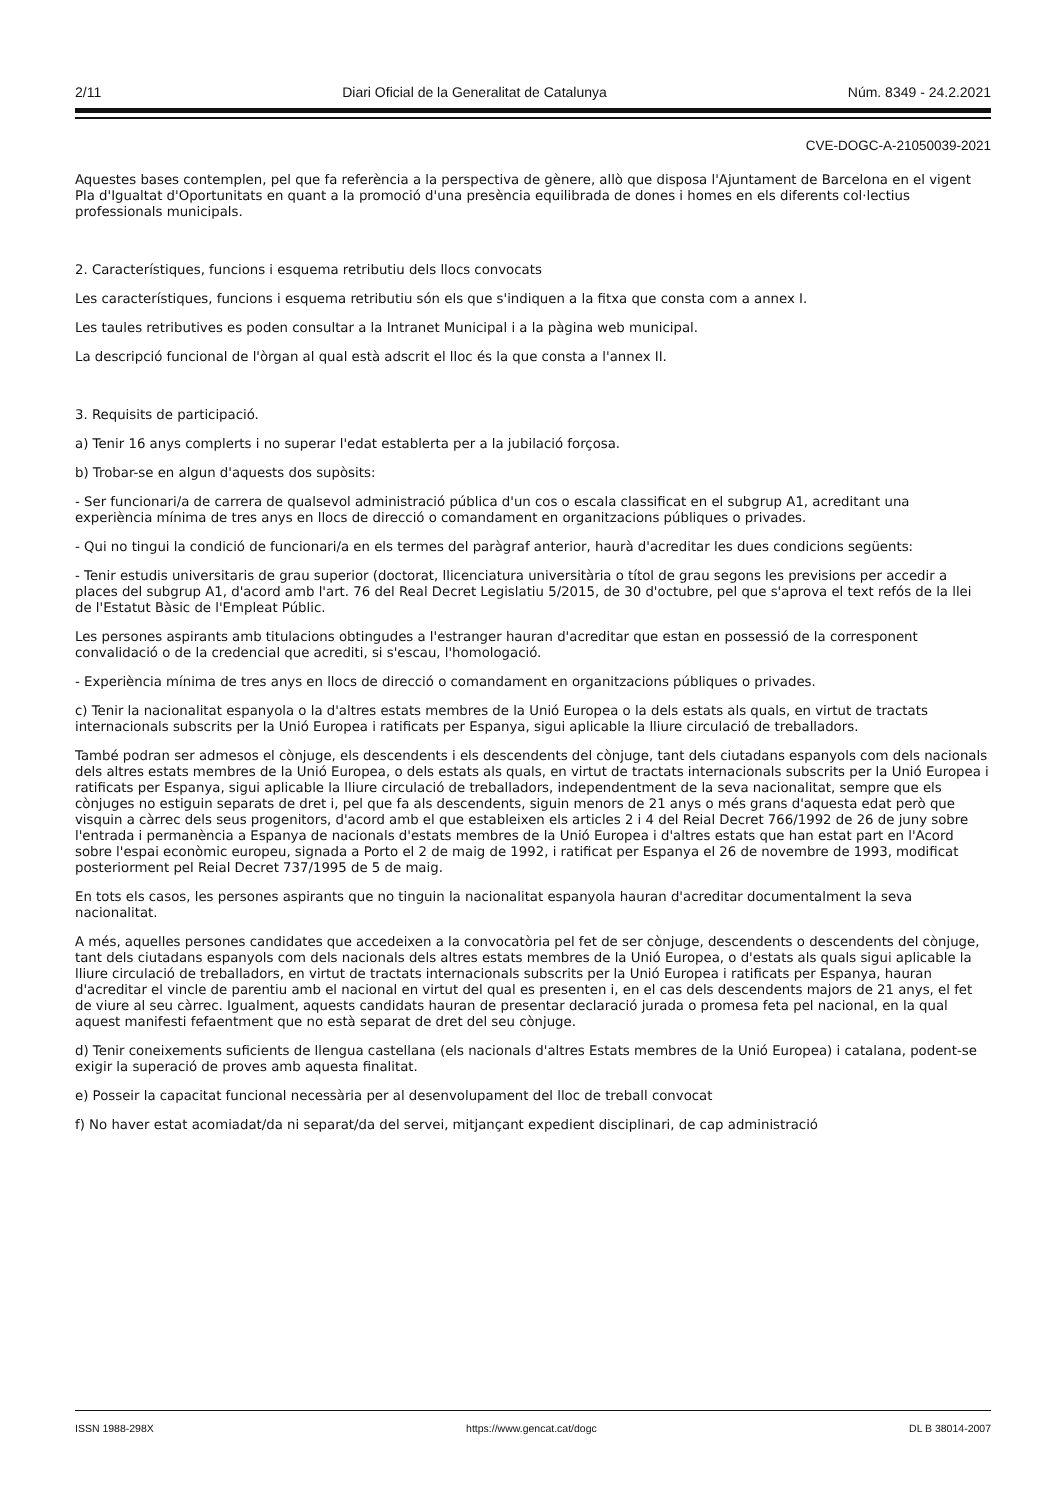2/11 Diari Oficial de la Generalitat de Catalunya Núm. 8349 - 24.2.2021
CVE-DOGC-A-21050039-2021
Aquestes bases contemplen, pel que fa referència a la perspectiva de gènere, allò que disposa l'Ajuntament de Barcelona en el vigent Pla d'Igualtat d'Oportunitats en quant a la promoció d'una presència equilibrada de dones i homes en els diferents col·lectius professionals municipals.
2. Característiques, funcions i esquema retributiu dels llocs convocats
Les característiques, funcions i esquema retributiu són els que s'indiquen a la fitxa que consta com a annex I.
Les taules retributives es poden consultar a la Intranet Municipal i a la pàgina web municipal.
La descripció funcional de l'òrgan al qual està adscrit el lloc és la que consta a l'annex II.
3. Requisits de participació.
a) Tenir 16 anys complerts i no superar l'edat establerta per a la jubilació forçosa.
b) Trobar-se en algun d'aquests dos supòsits:
- Ser funcionari/a de carrera de qualsevol administració pública d'un cos o escala classificat en el subgrup A1, acreditant una experiència mínima de tres anys en llocs de direcció o comandament en organitzacions públiques o privades.
- Qui no tingui la condició de funcionari/a en els termes del paràgraf anterior, haurà d'acreditar les dues condicions següents:
- Tenir estudis universitaris de grau superior (doctorat, llicenciatura universitària o títol de grau segons les previsions per accedir a places del subgrup A1, d'acord amb l'art. 76 del Real Decret Legislatiu 5/2015, de 30 d'octubre, pel que s'aprova el text refós de la llei de l'Estatut Bàsic de l'Empleat Públic.
Les persones aspirants amb titulacions obtingudes a l'estranger hauran d'acreditar que estan en possessió de la corresponent convalidació o de la credencial que acrediti, si s'escau, l'homologació.
- Experiència mínima de tres anys en llocs de direcció o comandament en organitzacions públiques o privades.
c) Tenir la nacionalitat espanyola o la d'altres estats membres de la Unió Europea o la dels estats als quals, en virtut de tractats internacionals subscrits per la Unió Europea i ratificats per Espanya, sigui aplicable la lliure circulació de treballadors.
També podran ser admesos el cònjuge, els descendents i els descendents del cònjuge, tant dels ciutadans espanyols com dels nacionals dels altres estats membres de la Unió Europea, o dels estats als quals, en virtut de tractats internacionals subscrits per la Unió Europea i ratificats per Espanya, sigui aplicable la lliure circulació de treballadors, independentment de la seva nacionalitat, sempre que els cònjuges no estiguin separats de dret i, pel que fa als descendents, siguin menors de 21 anys o més grans d'aquesta edat però que visquin a càrrec dels seus progenitors, d'acord amb el que estableixen els articles 2 i 4 del Reial Decret 766/1992 de 26 de juny sobre l'entrada i permanència a Espanya de nacionals d'estats membres de la Unió Europea i d'altres estats que han estat part en l'Acord sobre l'espai econòmic europeu, signada a Porto el 2 de maig de 1992, i ratificat per Espanya el 26 de novembre de 1993, modificat posteriorment pel Reial Decret 737/1995 de 5 de maig.
En tots els casos, les persones aspirants que no tinguin la nacionalitat espanyola hauran d'acreditar documentalment la seva nacionalitat.
A més, aquelles persones candidates que accedeixen a la convocatòria pel fet de ser cònjuge, descendents o descendents del cònjuge, tant dels ciutadans espanyols com dels nacionals dels altres estats membres de la Unió Europea, o d'estats als quals sigui aplicable la lliure circulació de treballadors, en virtut de tractats internacionals subscrits per la Unió Europea i ratificats per Espanya, hauran d'acreditar el vincle de parentiu amb el nacional en virtut del qual es presenten i, en el cas dels descendents majors de 21 anys, el fet de viure al seu càrrec. Igualment, aquests candidats hauran de presentar declaració jurada o promesa feta pel nacional, en la qual aquest manifesti fefaentment que no està separat de dret del seu cònjuge.
d) Tenir coneixements suficients de llengua castellana (els nacionals d'altres Estats membres de la Unió Europea) i catalana, podent-se exigir la superació de proves amb aquesta finalitat.
e) Posseir la capacitat funcional necessària per al desenvolupament del lloc de treball convocat
f) No haver estat acomiadat/da ni separat/da del servei, mitjançant expedient disciplinari, de cap administració
ISSN 1988-298X https://www.gencat.cat/dogc DL B 38014-2007